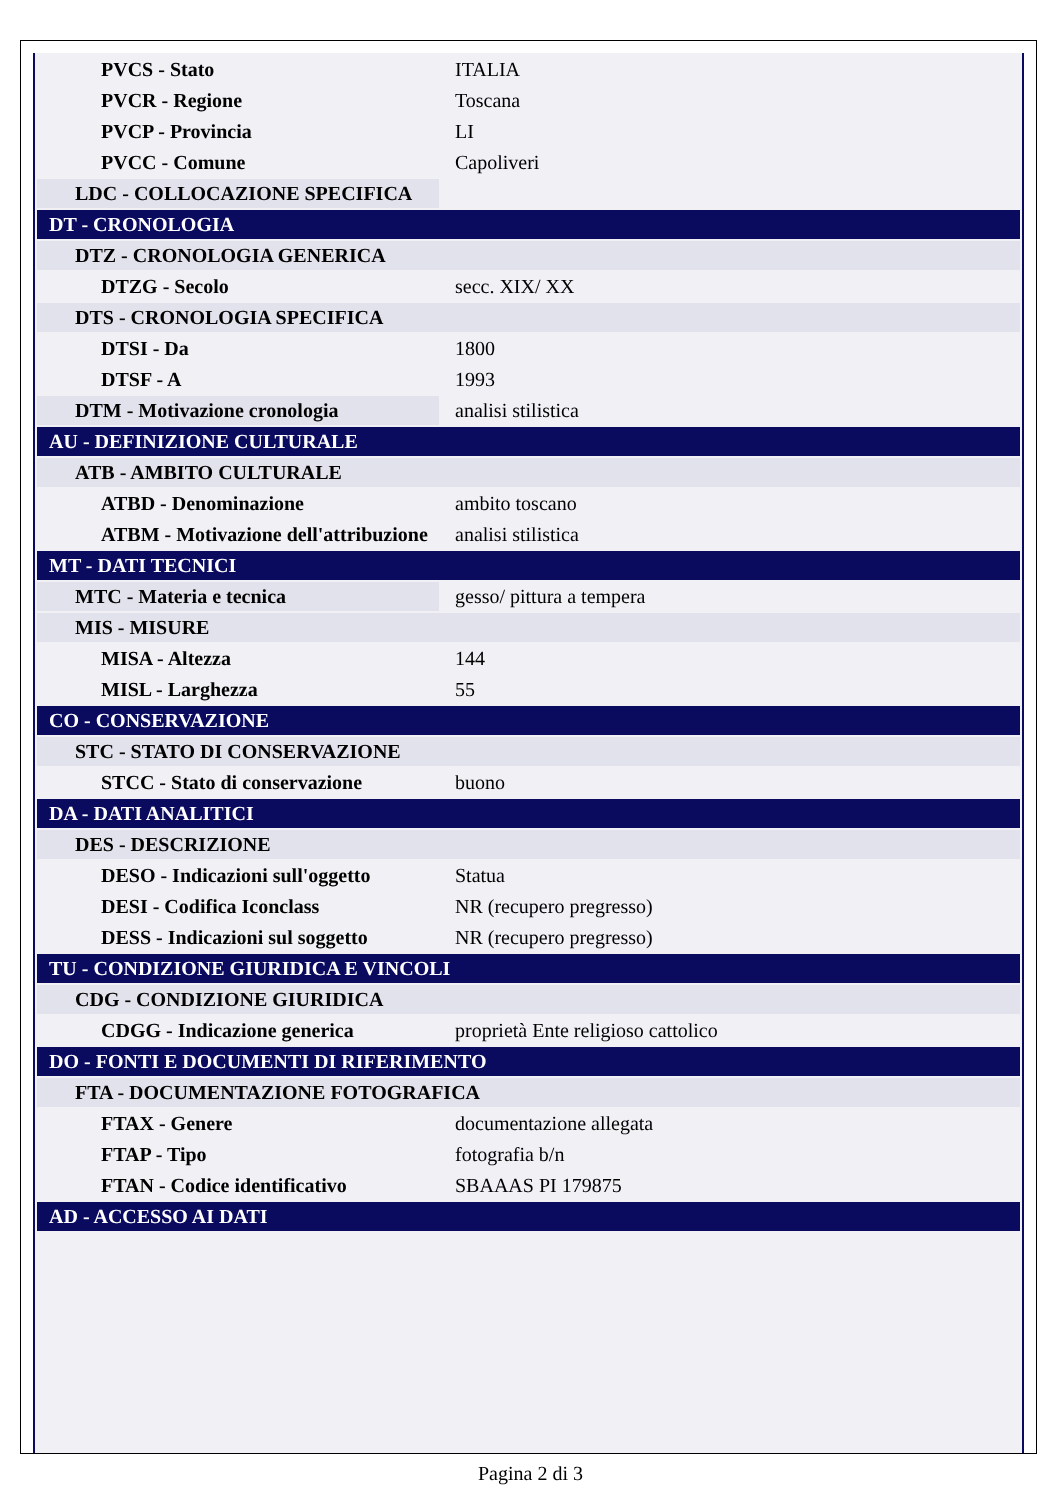| PVCS - Stato | ITALIA |
| PVCR - Regione | Toscana |
| PVCP - Provincia | LI |
| PVCC - Comune | Capoliveri |
| LDC - COLLOCAZIONE SPECIFICA | |
| DT - CRONOLOGIA | |
| DTZ - CRONOLOGIA GENERICA | |
| DTZG - Secolo | secc. XIX/ XX |
| DTS - CRONOLOGIA SPECIFICA | |
| DTSI - Da | 1800 |
| DTSF - A | 1993 |
| DTM - Motivazione cronologia | analisi stilistica |
| AU - DEFINIZIONE CULTURALE | |
| ATB - AMBITO CULTURALE | |
| ATBD - Denominazione | ambito toscano |
| ATBM - Motivazione dell'attribuzione | analisi stilistica |
| MT - DATI TECNICI | |
| MTC - Materia e tecnica | gesso/ pittura a tempera |
| MIS - MISURE | |
| MISA - Altezza | 144 |
| MISL - Larghezza | 55 |
| CO - CONSERVAZIONE | |
| STC - STATO DI CONSERVAZIONE | |
| STCC - Stato di conservazione | buono |
| DA - DATI ANALITICI | |
| DES - DESCRIZIONE | |
| DESO - Indicazioni sull'oggetto | Statua |
| DESI - Codifica Iconclass | NR (recupero pregresso) |
| DESS - Indicazioni sul soggetto | NR (recupero pregresso) |
| TU - CONDIZIONE GIURIDICA E VINCOLI | |
| CDG - CONDIZIONE GIURIDICA | |
| CDGG - Indicazione generica | proprietà Ente religioso cattolico |
| DO - FONTI E DOCUMENTI DI RIFERIMENTO | |
| FTA - DOCUMENTAZIONE FOTOGRAFICA | |
| FTAX - Genere | documentazione allegata |
| FTAP - Tipo | fotografia b/n |
| FTAN - Codice identificativo | SBAAAS PI 179875 |
| AD - ACCESSO AI DATI | |
Pagina 2 di 3